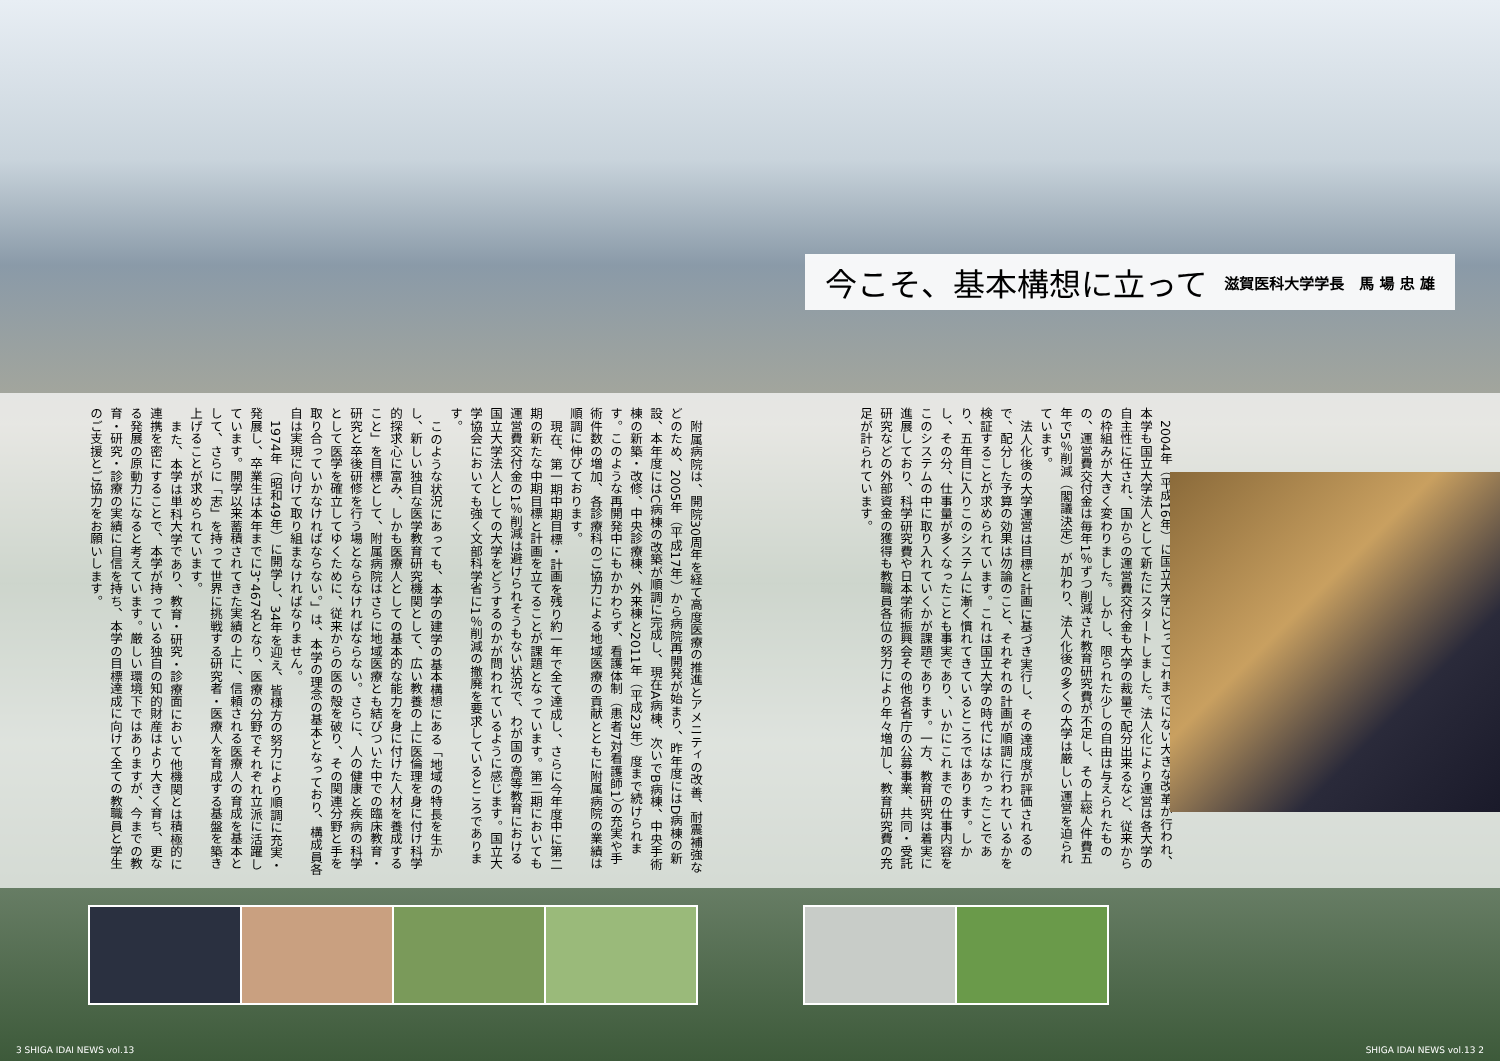今こそ、基本構想に立って
滋賀医科大学学長　馬 場 忠 雄
2004年（平成16年）に国立大学にとってこれまでにない大きな改革が行われ、本学も国立大学法人として新たにスタートしました。法人化により運営は各大学の自主性に任され、国からの運営費交付金も大学の裁量で配分出来るなど、従来からの枠組みが大きく変わりました。しかし、限られた少しの自由は与えられたものの、運営費交付金は毎年1％ずつ削減され教育研究費が不足し、その上総人件費五年で5％削減（閣議決定）が加わり、法人化後の多くの大学は厳しい運営を迫られています。
法人化後の大学運営は目標と計画に基づき実行し、その達成度が評価されるので、配分した予算の効果は勿論のこと、それぞれの計画が順調に行われているかを検証することが求められています。これは国立大学の時代にはなかったことであり、五年目に入りこのシステムに漸く慣れてきているところではあります。しかし、その分、仕事量が多くなったことも事実であり、いかにこれまでの仕事内容をこのシステムの中に取り入れていくかが課題であります。一方、教育研究は着実に進展しており、科学研究費や日本学術振興会その他各省庁の公募事業、共同・受託研究などの外部資金の獲得も教職員各位の努力により年々増加し、教育研究費の充足が計られています。
附属病院は、開院30周年を経て高度医療の推進とアメニティの改善、耐震補強などのため、2005年（平成17年）から病院再開発が始まり、昨年度にはD病棟の新設、本年度にはC病棟の改築が順調に完成し、現在A病棟、次いでB病棟、中央手術棟の新築・改修、中央診療棟、外来棟と2011年（平成23年）度まで続けられます。このような再開発中にもかかわらず、看護体制（患者7対看護師1）の充実や手術件数の増加、各診療科のご協力による地域医療の貢献とともに附属病院の業績は順調に伸びております。
現在、第一期中期目標・計画を残り約一年で全て達成し、さらに今年度中に第二期の新たな中期目標と計画を立てることが課題となっています。第二期においても運営費交付金の1％削減は避けられそうもない状況で、わが国の高等教育における国立大学法人としての大学をどうするのかが問われているように感じます。国立大学協会においても強く文部科学省に1％削減の撤廃を要求しているところであります。
このような状況にあっても、本学の建学の基本構想にある「地域の特長を生かし、新しい独自な医学教育研究機関として、広い教養の上に医倫理を身に付け科学的探求心に富み、しかも医療人としての基本的な能力を身に付けた人材を養成すること」を目標として、附属病院はさらに地域医療とも結びついた中での臨床教育・研究と卒後研修を行う場とならなければならない。さらに、人の健康と疾病の科学として医学を確立してゆくために、従来からの医の殻を破り、その関連分野と手を取り合っていかなければならない。」は、本学の理念の基本となっており、構成員各自は実現に向けて取り組まなければなりません。
1974年（昭和49年）に開学し、34年を迎え、皆様方の努力により順調に充実・発展し、卒業生は本年までに3，467名となり、医療の分野でそれぞれ立派に活躍しています。開学以来蓄積されてきた実績の上に、信頼される医療人の育成を基本として、さらに「志」を持って世界に挑戦する研究者・医療人を育成する基盤を築き上げることが求められています。
また、本学は単科大学であり、教育・研究・診療面において他機関とは積極的に連携を密にすることで、本学が持っている独自の知的財産はより大きく育ち、更なる発展の原動力になると考えています。厳しい環境下ではありますが、今までの教育・研究・診療の実績に自信を持ち、本学の目標達成に向けて全ての教職員と学生のご支援とご協力をお願いします。
3 SHIGA IDAI NEWS vol.13 SHIGA IDAI NEWS vol.13 2